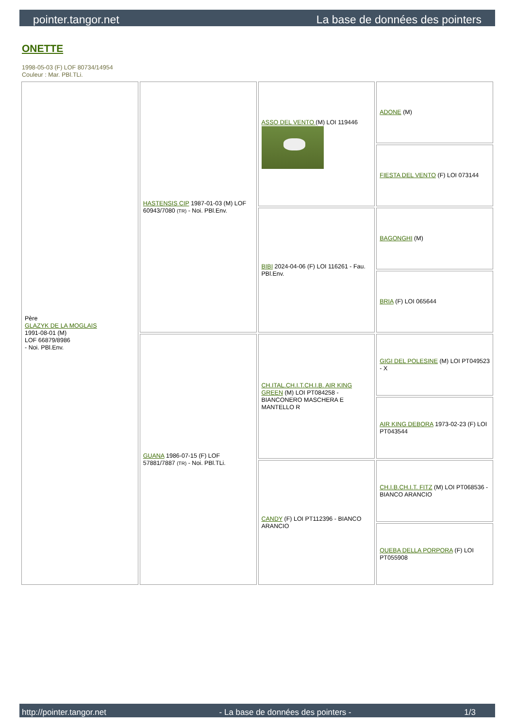pointer.tangor.net La base de données des pointers
ONETTE
1998-05-03 (F) LOF 80734/14954
Couleur : Mar. PBl.TLi.
| Père GLAZYK DE LA MOGLAIS 1991-08-01 (M) LOF 66879/8986 - Noi. PBl.Env. | HASTENSIS CIP 1987-01-03 (M) LOF 60943/7080 (TR) - Noi. PBl.Env. | ASSO DEL VENTO (M) LOI 119446 | ADONE (M) |
| | | | FIESTA DEL VENTO (F) LOI 073144 |
| | | BIBI 2024-04-06 (F) LOI 116261 - Fau. PBl.Env. | BAGONGHI (M) |
| | | | BRIA (F) LOI 065644 |
| | GUANA 1986-07-15 (F) LOF 57881/7887 (TR) - Noi. PBl.TLi. | CH.ITAL.CH.I.T.CH.I.B. AIR KING GREEN (M) LOI PT084258 - BIANCONERO MASCHERA E MANTELLO R | GIGI DEL POLESINE (M) LOI PT049523 - X |
| | | | AIR KING DEBORA 1973-02-23 (F) LOI PT043544 |
| | | CANDY (F) LOI PT112396 - BIANCO ARANCIO | CH.I.B.CH.I.T. FITZ (M) LOI PT068536 - BIANCO ARANCIO |
| | | | QUEBA DELLA PORPORA (F) LOI PT055908 |
http://pointer.tangor.net - La base de données des pointers - 1/3